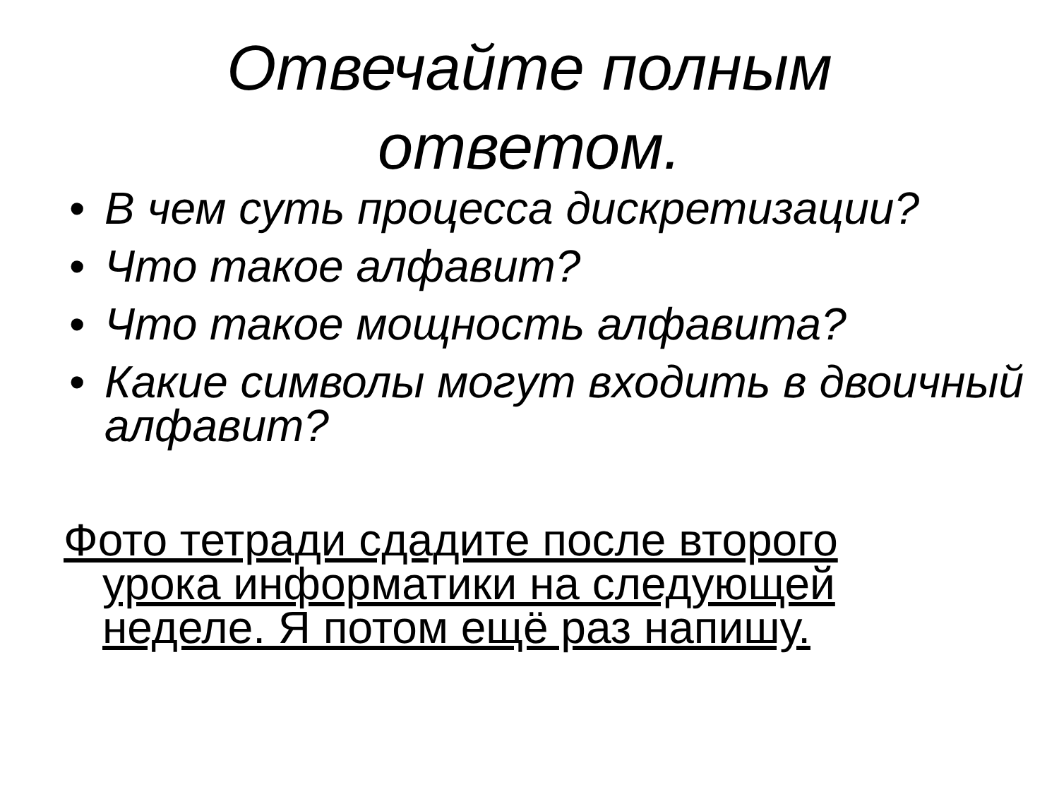Отвечайте полным ответом.
• В чем суть процесса дискретизации?
• Что такое алфавит?
• Что такое мощность алфавита?
• Какие символы могут входить в двоичный алфавит?
Фото тетради сдадите после второго урока информатики на следующей неделе. Я потом ещё раз напишу.